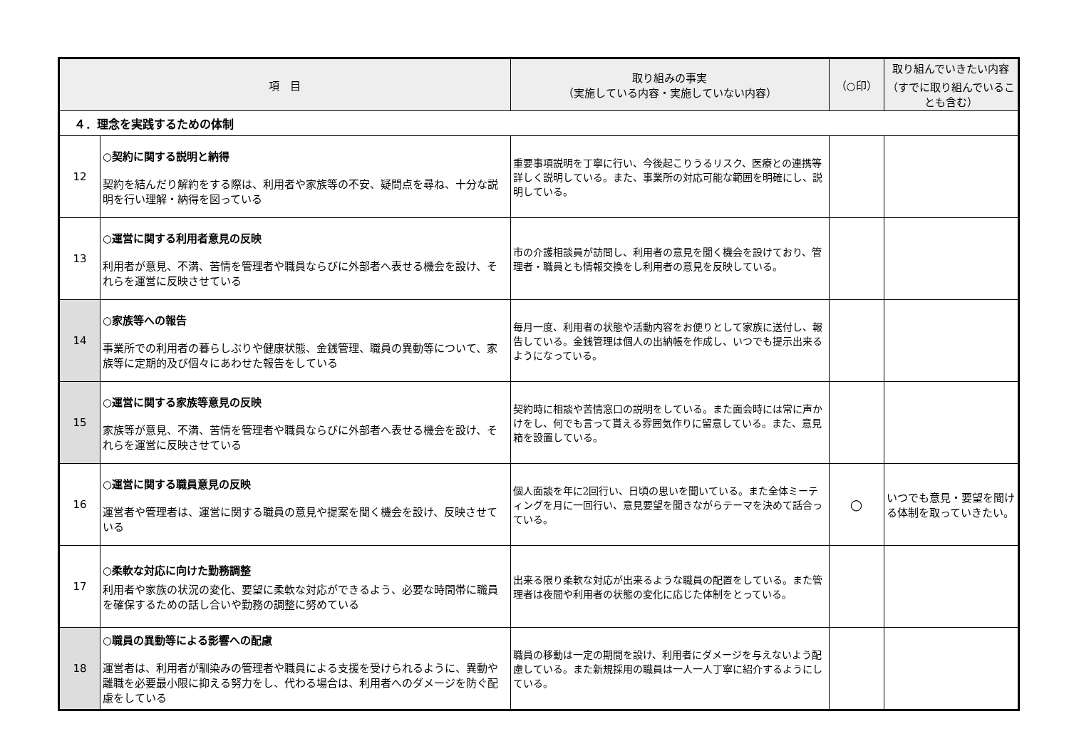| 項 目 | | 取り組みの事実 （実施している内容・実施していない内容） | （○印） | 取り組んでいきたい内容 （すでに取り組んでいることも含む） |
| --- | --- | --- | --- | --- |
| ４．理念を実践するための体制 | | | | |
| 12 | ○契約に関する説明と納得 契約を結んだり解約をする際は、利用者や家族等の不安、疑問点を尋ね、十分な説明を行い理解・納得を図っている | 重要事項説明を丁寧に行い、今後起こりうるリスク、医療との連携等詳しく説明している。また、事業所の対応可能な範囲を明確にし、説明している。 | | |
| 13 | ○運営に関する利用者意見の反映 利用者が意見、不満、苦情を管理者や職員ならびに外部者へ表せる機会を設け、それらを運営に反映させている | 市の介護相談員が訪問し、利用者の意見を聞く機会を設けており、管理者・職員とも情報交換をし利用者の意見を反映している。 | | |
| 14 | ○家族等への報告 事業所での利用者の暮らしぶりや健康状態、金銭管理、職員の異動等について、家族等に定期的及び個々にあわせた報告をしている | 毎月一度、利用者の状態や活動内容をお便りとして家族に送付し、報告している。金銭管理は個人の出納帳を作成し、いつでも提示出来るようになっている。 | | |
| 15 | ○運営に関する家族等意見の反映 家族等が意見、不満、苦情を管理者や職員ならびに外部者へ表せる機会を設け、それらを運営に反映させている | 契約時に相談や苦情窓口の説明をしている。また面会時には常に声かけをし、何でも言って貰える雰囲気作りに留意している。また、意見箱を設置している。 | | |
| 16 | ○運営に関する職員意見の反映 運営者や管理者は、運営に関する職員の意見や提案を聞く機会を設け、反映させている | 個人面談を年に2回行い、日頃の思いを聞いている。また全体ミーティングを月に一回行い、意見要望を聞きながらテーマを決めて話合っている。 | ○ | いつでも意見・要望を聞ける体制を取っていきたい。 |
| 17 | ○柔軟な対応に向けた勤務調整 利用者や家族の状況の変化、要望に柔軟な対応ができるよう、必要な時間帯に職員を確保するための話し合いや勤務の調整に努めている | 出来る限り柔軟な対応が出来るような職員の配置をしている。また管理者は夜間や利用者の状態の変化に応じた体制をとっている。 | | |
| 18 | ○職員の異動等による影響への配慮 運営者は、利用者が馴染みの管理者や職員による支援を受けられるように、異動や離職を必要最小限に抑える努力をし、代わる場合は、利用者へのダメージを防ぐ配慮をしている | 職員の移動は一定の期間を設け、利用者にダメージを与えないよう配慮している。また新規採用の職員は一人一人丁寧に紹介するようにしている。 | | |